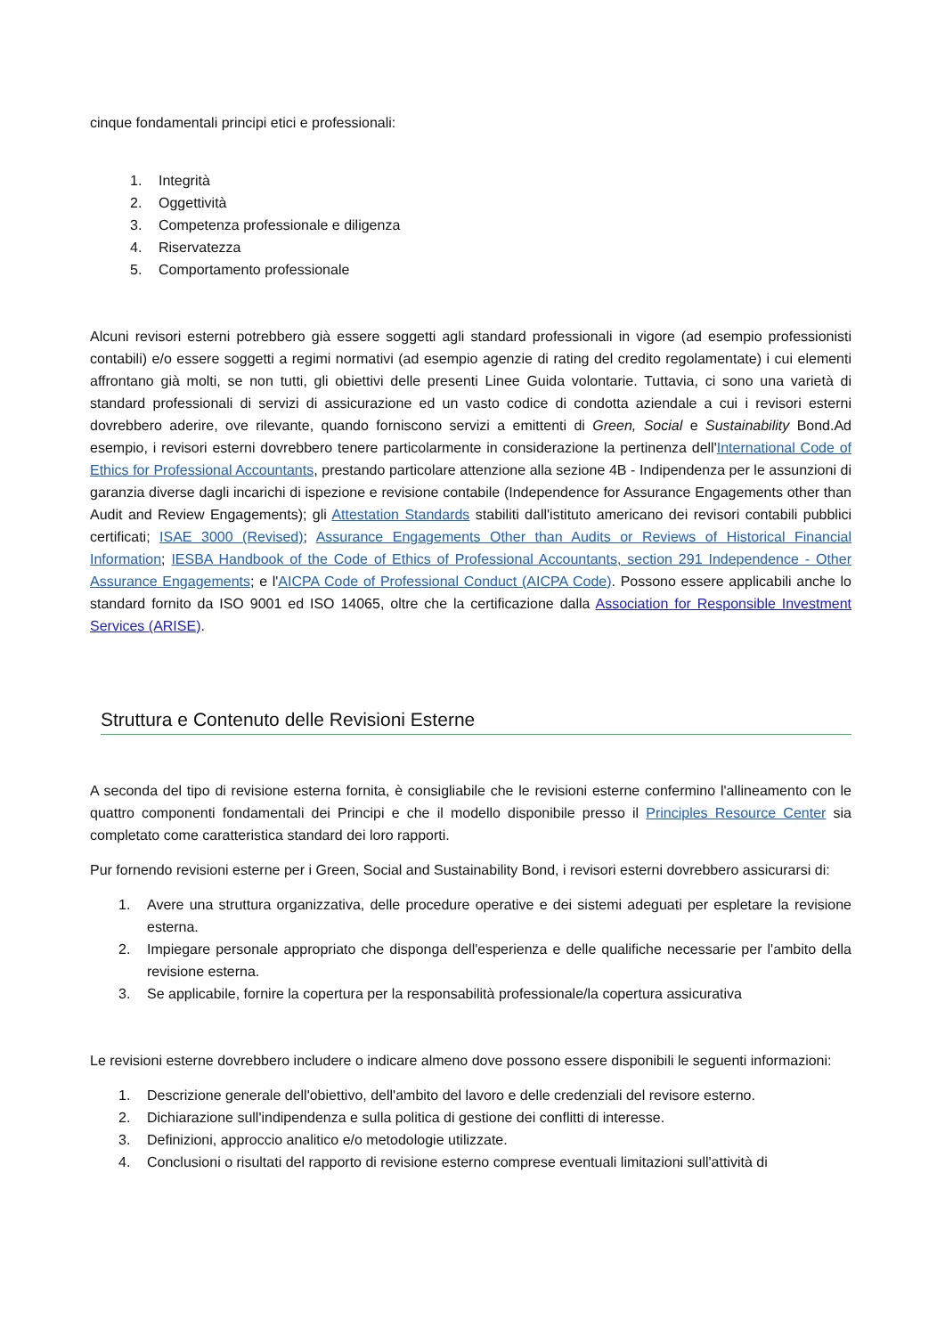cinque fondamentali principi etici e professionali:
1. Integrità
2. Oggettività
3. Competenza professionale e diligenza
4. Riservatezza
5. Comportamento professionale
Alcuni revisori esterni potrebbero già essere soggetti agli standard professionali in vigore (ad esempio professionisti contabili) e/o essere soggetti a regimi normativi (ad esempio agenzie di rating del credito regolamentate) i cui elementi affrontano già molti, se non tutti, gli obiettivi delle presenti Linee Guida volontarie. Tuttavia, ci sono una varietà di standard professionali di servizi di assicurazione ed un vasto codice di condotta aziendale a cui i revisori esterni dovrebbero aderire, ove rilevante, quando forniscono servizi a emittenti di Green, Social e Sustainability Bond.Ad esempio, i revisori esterni dovrebbero tenere particolarmente in considerazione la pertinenza dell'International Code of Ethics for Professional Accountants, prestando particolare attenzione alla sezione 4B - Indipendenza per le assunzioni di garanzia diverse dagli incarichi di ispezione e revisione contabile (Independence for Assurance Engagements other than Audit and Review Engagements); gli Attestation Standards stabiliti dall'istituto americano dei revisori contabili pubblici certificati; ISAE 3000 (Revised); Assurance Engagements Other than Audits or Reviews of Historical Financial Information; IESBA Handbook of the Code of Ethics of Professional Accountants, section 291 Independence - Other Assurance Engagements; e l'AICPA Code of Professional Conduct (AICPA Code). Possono essere applicabili anche lo standard fornito da ISO 9001 ed ISO 14065, oltre che la certificazione dalla Association for Responsible Investment Services (ARISE).
Struttura e Contenuto delle Revisioni Esterne
A seconda del tipo di revisione esterna fornita, è consigliabile che le revisioni esterne confermino l'allineamento con le quattro componenti fondamentali dei Principi e che il modello disponibile presso il Principles Resource Center sia completato come caratteristica standard dei loro rapporti.
Pur fornendo revisioni esterne per i Green, Social and Sustainability Bond, i revisori esterni dovrebbero assicurarsi di:
1. Avere una struttura organizzativa, delle procedure operative e dei sistemi adeguati per espletare la revisione esterna.
2. Impiegare personale appropriato che disponga dell'esperienza e delle qualifiche necessarie per l'ambito della revisione esterna.
3. Se applicabile, fornire la copertura per la responsabilità professionale/la copertura assicurativa
Le revisioni esterne dovrebbero includere o indicare almeno dove possono essere disponibili le seguenti informazioni:
1. Descrizione generale dell'obiettivo, dell'ambito del lavoro e delle credenziali del revisore esterno.
2. Dichiarazione sull'indipendenza e sulla politica di gestione dei conflitti di interesse.
3. Definizioni, approccio analitico e/o metodologie utilizzate.
4. Conclusioni o risultati del rapporto di revisione esterno comprese eventuali limitazioni sull'attività di